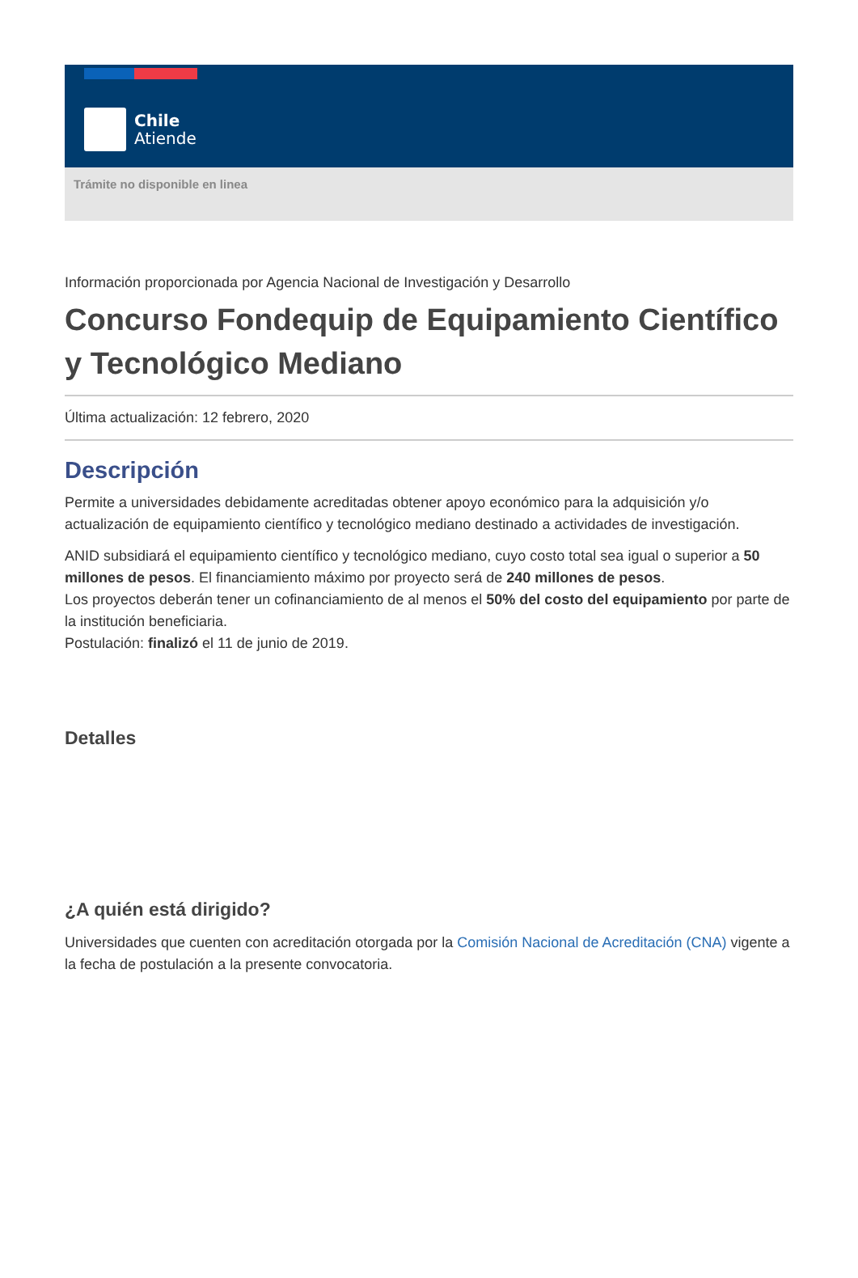Chile
Atiende
Trámite no disponible en linea
Información proporcionada por Agencia Nacional de Investigación y Desarrollo
Concurso Fondequip de Equipamiento Científico y Tecnológico Mediano
Última actualización: 12 febrero, 2020
Descripción
Permite a universidades debidamente acreditadas obtener apoyo económico para la adquisición y/o actualización de equipamiento científico y tecnológico mediano destinado a actividades de investigación.
ANID subsidiará el equipamiento científico y tecnológico mediano, cuyo costo total sea igual o superior a 50 millones de pesos. El financiamiento máximo por proyecto será de 240 millones de pesos.
Los proyectos deberán tener un cofinanciamiento de al menos el 50% del costo del equipamiento por parte de la institución beneficiaria.
Postulación: finalizó el 11 de junio de 2019.
Detalles
¿A quién está dirigido?
Universidades que cuenten con acreditación otorgada por la Comisión Nacional de Acreditación (CNA) vigente a la fecha de postulación a la presente convocatoria.